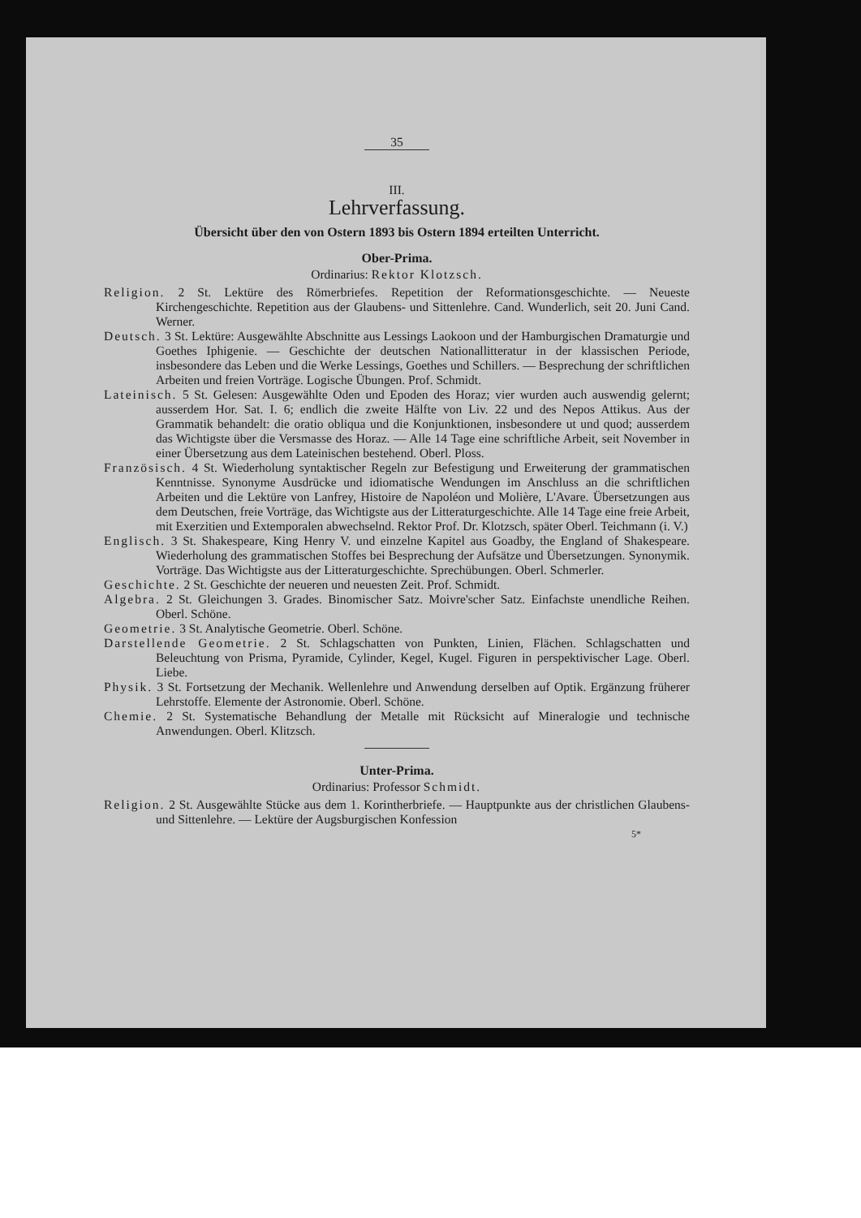35
III.
Lehrverfassung.
Übersicht über den von Ostern 1893 bis Ostern 1894 erteilten Unterricht.
Ober-Prima.
Ordinarius: Rektor Klotzsch.
Religion. 2 St. Lektüre des Römerbriefes. Repetition der Reformationsgeschichte. — Neueste Kirchengeschichte. Repetition aus der Glaubens- und Sittenlehre. Cand. Wunderlich, seit 20. Juni Cand. Werner.
Deutsch. 3 St. Lektüre: Ausgewählte Abschnitte aus Lessings Laokoon und der Hamburgischen Dramaturgie und Goethes Iphigenie. — Geschichte der deutschen Nationallitteratur in der klassischen Periode, insbesondere das Leben und die Werke Lessings, Goethes und Schillers. — Besprechung der schriftlichen Arbeiten und freien Vorträge. Logische Übungen. Prof. Schmidt.
Lateinisch. 5 St. Gelesen: Ausgewählte Oden und Epoden des Horaz; vier wurden auch auswendig gelernt; ausserdem Hor. Sat. I. 6; endlich die zweite Hälfte von Liv. 22 und des Nepos Attikus. Aus der Grammatik behandelt: die oratio obliqua und die Konjunktionen, insbesondere ut und quod; ausserdem das Wichtigste über die Versmasse des Horaz. — Alle 14 Tage eine schriftliche Arbeit, seit November in einer Übersetzung aus dem Lateinischen bestehend. Oberl. Ploss.
Französisch. 4 St. Wiederholung syntaktischer Regeln zur Befestigung und Erweiterung der grammatischen Kenntnisse. Synonyme Ausdrücke und idiomatische Wendungen im Anschluss an die schriftlichen Arbeiten und die Lektüre von Lanfrey, Histoire de Napoléon und Molière, L'Avare. Übersetzungen aus dem Deutschen, freie Vorträge, das Wichtigste aus der Litteraturgeschichte. Alle 14 Tage eine freie Arbeit, mit Exerzitien und Extemporalen abwechselnd. Rektor Prof. Dr. Klotzsch, später Oberl. Teichmann (i. V.)
Englisch. 3 St. Shakespeare, King Henry V. und einzelne Kapitel aus Goadby, the England of Shakespeare. Wiederholung des grammatischen Stoffes bei Besprechung der Aufsätze und Übersetzungen. Synonymik. Vorträge. Das Wichtigste aus der Litteraturgeschichte. Sprechübungen. Oberl. Schmerler.
Geschichte. 2 St. Geschichte der neueren und neuesten Zeit. Prof. Schmidt.
Algebra. 2 St. Gleichungen 3. Grades. Binomischer Satz. Moivre'scher Satz. Einfachste unendliche Reihen. Oberl. Schöne.
Geometrie. 3 St. Analytische Geometrie. Oberl. Schöne.
Darstellende Geometrie. 2 St. Schlagschatten von Punkten, Linien, Flächen. Schlagschatten und Beleuchtung von Prisma, Pyramide, Cylinder, Kegel, Kugel. Figuren in perspektivischer Lage. Oberl. Liebe.
Physik. 3 St. Fortsetzung der Mechanik. Wellenlehre und Anwendung derselben auf Optik. Ergänzung früherer Lehrstoffe. Elemente der Astronomie. Oberl. Schöne.
Chemie. 2 St. Systematische Behandlung der Metalle mit Rücksicht auf Mineralogie und technische Anwendungen. Oberl. Klitzsch.
Unter-Prima.
Ordinarius: Professor Schmidt.
Religion. 2 St. Ausgewählte Stücke aus dem 1. Korintherbriefe. — Hauptpunkte aus der christlichen Glaubens- und Sittenlehre. — Lektüre der Augsburgischen Konfession
5*